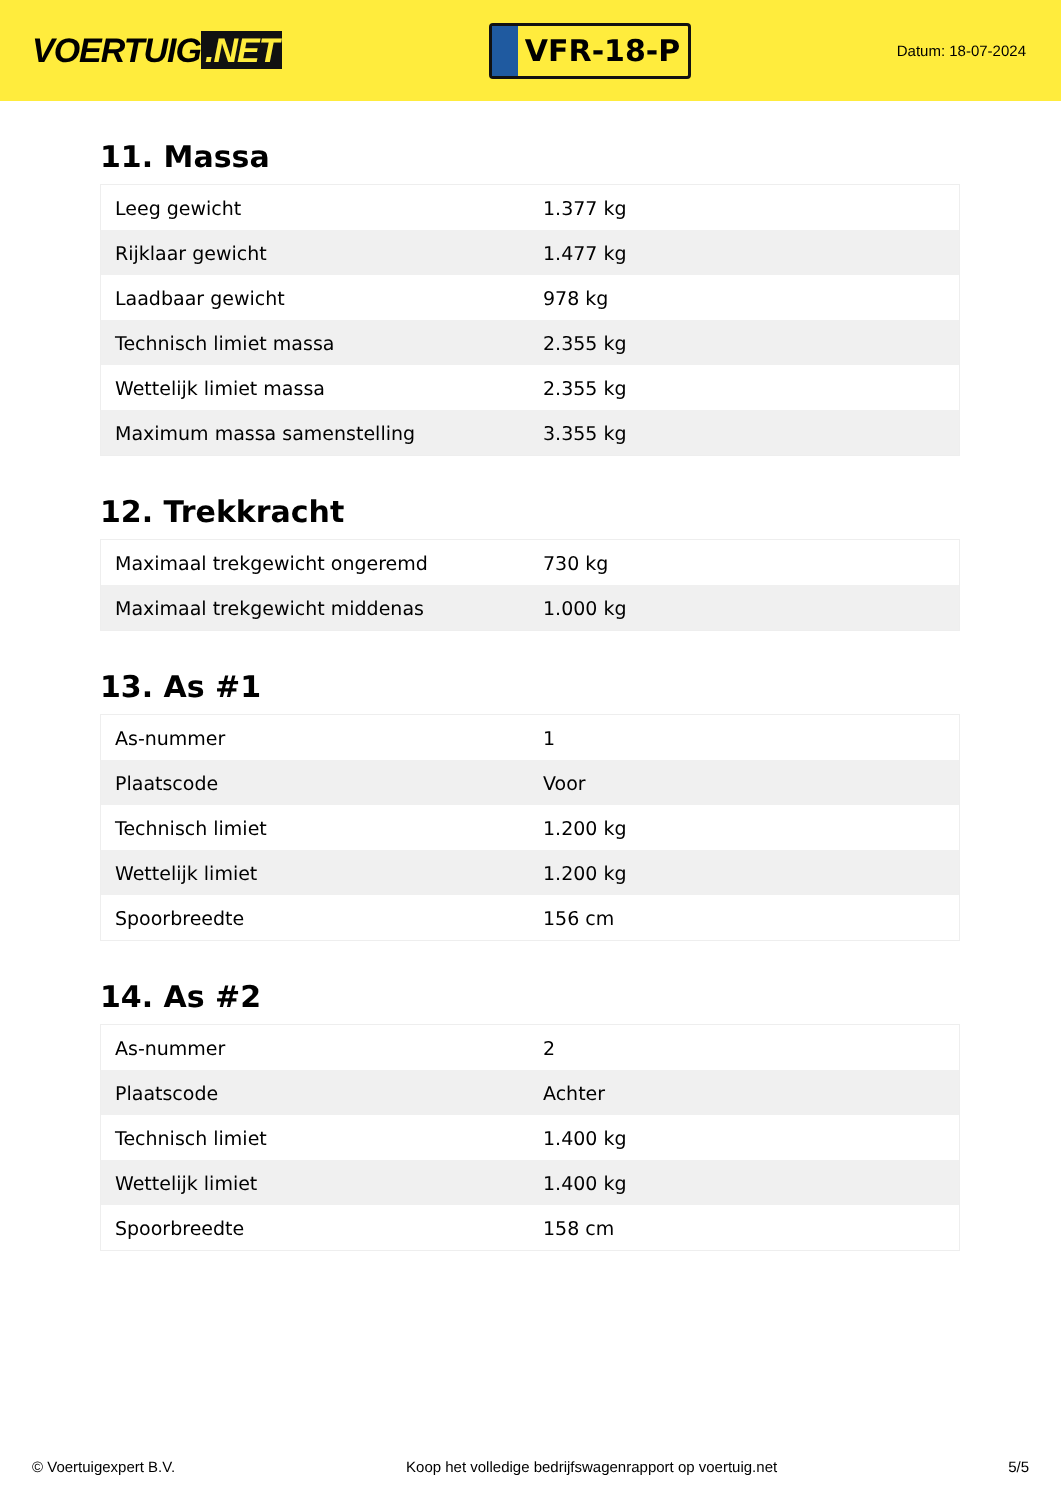VOERTUIG.NET
VFR-18-P
Datum: 18-07-2024
11. Massa
| Leeg gewicht | 1.377 kg |
| Rijklaar gewicht | 1.477 kg |
| Laadbaar gewicht | 978 kg |
| Technisch limiet massa | 2.355 kg |
| Wettelijk limiet massa | 2.355 kg |
| Maximum massa samenstelling | 3.355 kg |
12. Trekkracht
| Maximaal trekgewicht ongeremd | 730 kg |
| Maximaal trekgewicht middenas | 1.000 kg |
13. As #1
| As-nummer | 1 |
| Plaatscode | Voor |
| Technisch limiet | 1.200 kg |
| Wettelijk limiet | 1.200 kg |
| Spoorbreedte | 156 cm |
14. As #2
| As-nummer | 2 |
| Plaatscode | Achter |
| Technisch limiet | 1.400 kg |
| Wettelijk limiet | 1.400 kg |
| Spoorbreedte | 158 cm |
© Voertuigexpert B.V. Koop het volledige bedrijfswagenrapport op voertuig.net 5/5